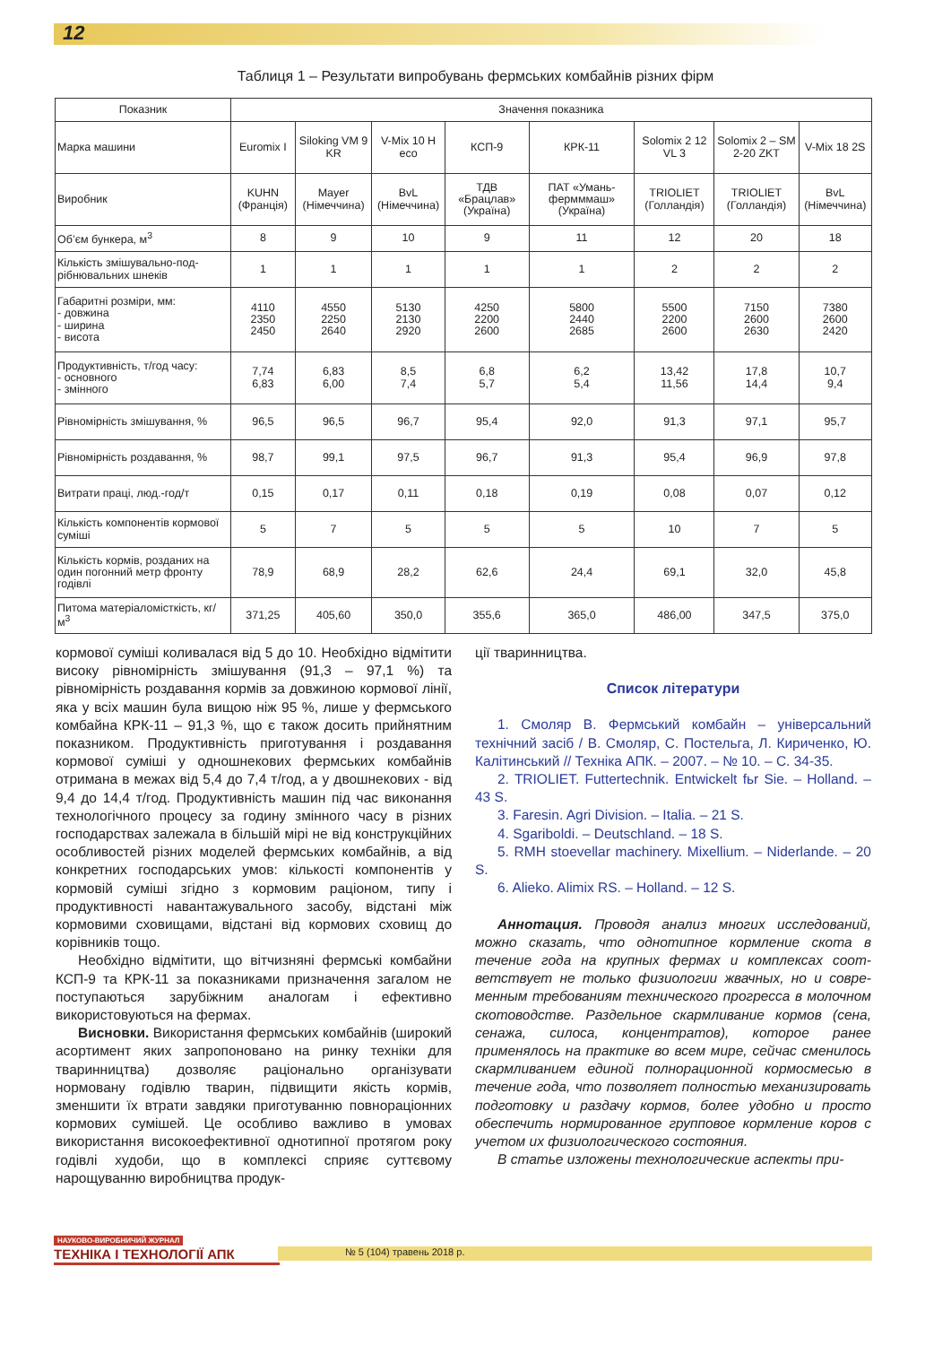12
Таблиця 1 – Результати випробувань фермських комбайнів різних фірм
| Показник | Значення показника | | | | | | | |
| --- | --- | --- | --- | --- | --- | --- | --- | --- |
| Марка машини | Euromix I | Siloking VM 9 KR | V-Mix 10 H eco | КСП-9 | КРК-11 | Solomix 2 12 VL 3 | Solomix 2 – SM 2-20 ZKT | V-Mix 18 2S |
| Виробник | KUHN (Франція) | Mayer (Німеччина) | BvL (Німеччина) | ТДВ «Брацлав» (Україна) | ПАТ «Умань-фермммаш» (Україна) | TRIOLIET (Голландія) | TRIOLIET (Голландія) | BvL (Німеччина) |
| Об’єм бункера, м<sup>3</sup> | 8 | 9 | 10 | 9 | 11 | 12 | 20 | 18 |
| Кількість змішувально-под­рібнювальних шнеків | 1 | 1 | 1 | 1 | 1 | 2 | 2 | 2 |
| Габаритні розміри, мм: - довжина - ширина - висота | 4110 2350 2450 | 4550 2250 2640 | 5130 2130 2920 | 4250 2200 2600 | 5800 2440 2685 | 5500 2200 2600 | 7150 2600 2630 | 7380 2600 2420 |
| Продуктивність, т/год часу: - основного - змінного | 7,74 6,83 | 6,83 6,00 | 8,5 7,4 | 6,8 5,7 | 6,2 5,4 | 13,42 11,56 | 17,8 14,4 | 10,7 9,4 |
| Рівномірність змішування, % | 96,5 | 96,5 | 96,7 | 95,4 | 92,0 | 91,3 | 97,1 | 95,7 |
| Рівномірність роздавання, % | 98,7 | 99,1 | 97,5 | 96,7 | 91,3 | 95,4 | 96,9 | 97,8 |
| Витрати праці, люд.-год/т | 0,15 | 0,17 | 0,11 | 0,18 | 0,19 | 0,08 | 0,07 | 0,12 |
| Кількість компонентів кормової суміші | 5 | 7 | 5 | 5 | 5 | 10 | 7 | 5 |
| Кількість кормів, розданих на один погонний метр фронту годівлі | 78,9 | 68,9 | 28,2 | 62,6 | 24,4 | 69,1 | 32,0 | 45,8 |
| Питома матеріаломісткість, кг/м<sup>3</sup> | 371,25 | 405,60 | 350,0 | 355,6 | 365,0 | 486,00 | 347,5 | 375,0 |
кормової суміші коливалася від 5 до 10. Необхідно від­мітити високу рівномірність змішування (91,3 – 97,1 %) та рівномірність роздавання кормів за довжиною кор­мової лінії, яка у всіх машин була вищою ніж 95 %, лише у фермського комбайна КРК-11 – 91,3 %, що є також досить прийнятним показником. Продуктивність при­готування і роздавання кормової суміші у одношнеко­вих фермських комбайнів отримана в межах від 5,4 до 7,4 т/год, а у двошнекових - від 9,4 до 14,4 т/год. Продуктивність машин під час виконання технологіч­ного процесу за годину змінного часу в різних госпо­дарствах залежала в більшій мірі не від конструкційних особливостей різних моделей фермських комбайнів, а від конкретних господарських умов: кількості компо­нентів у кормовій суміші згідно з кормовим раціоном, типу і продуктивності навантажувального засобу, від­стані між кормовими сховищами, відстані від кормо­вих сховищ до корівників тощо.
Необхідно відмітити, що вітчизняні фермські ком­байни КСП-9 та КРК-11 за показниками призначення загалом не поступаються зарубіжним аналогам і ефек­тивно використовуються на фермах.
Висновки. Використання фермських комбайнів (широкий асортимент яких запропоновано на ринку техніки для тваринництва) дозволяє раціонально орга­нізувати нормовану годівлю тварин, підвищити якість кормів, зменшити їх втрати завдяки приготуванню повнораціонних кормових сумішей. Це особливо важ­ливо в умовах використання високоефективної одно­типної протягом року годівлі худоби, що в комплексі сприяє суттєвому нарощуванню виробництва продук-
ції тваринництва.
Список літератури
1. Смоляр В. Фермський комбайн – універсальний технічний засіб / В. Смоляр, С. Постельга, Л. Кириченко, Ю. Калітинський // Техніка АПК. – 2007. – № 10. – С. 34-35.
2. TRIOLIET. Futtertechnik. Entwickelt fьr Sie. – Holland. – 43 S.
3. Faresin. Agri Division. – Italia. – 21 S.
4. Sgariboldi. – Deutschland. – 18 S.
5. RMH stoevellar machinery. Mixellium. – Niderlande. – 20 S.
6. Alieko. Alimix RS. – Holland. – 12 S.
Аннотация. Проводя анализ многих исследова­ний, можно сказать, что однотипное кормление скота в течение года на крупных фермах и комплексах соот­ветствует не только физиологии жвачных, но и совре­менным требованиям технического прогресса в молочном скотоводстве. Раздельное скармливание кормов (сена, сенажа, силоса, концентратов), кото­рое ранее применялось на практике во всем мире, сейчас сменилось скармливанием единой полнора­ционной кормосмесью в течение года, что позволяет полностью механизировать подготовку и раздачу кор­мов, более удобно и просто обеспечить нормирован­ное групповое кормление коров с учетом их физиоло­гического состояния.
В статье изложены технологические аспекты при-
№ 5 (104) травень 2018 р.
НАУКОВО-ВИРОБНИЧИЙ ЖУРНАЛ
ТЕХНІКА І ТЕХНОЛОГІЇ АПК